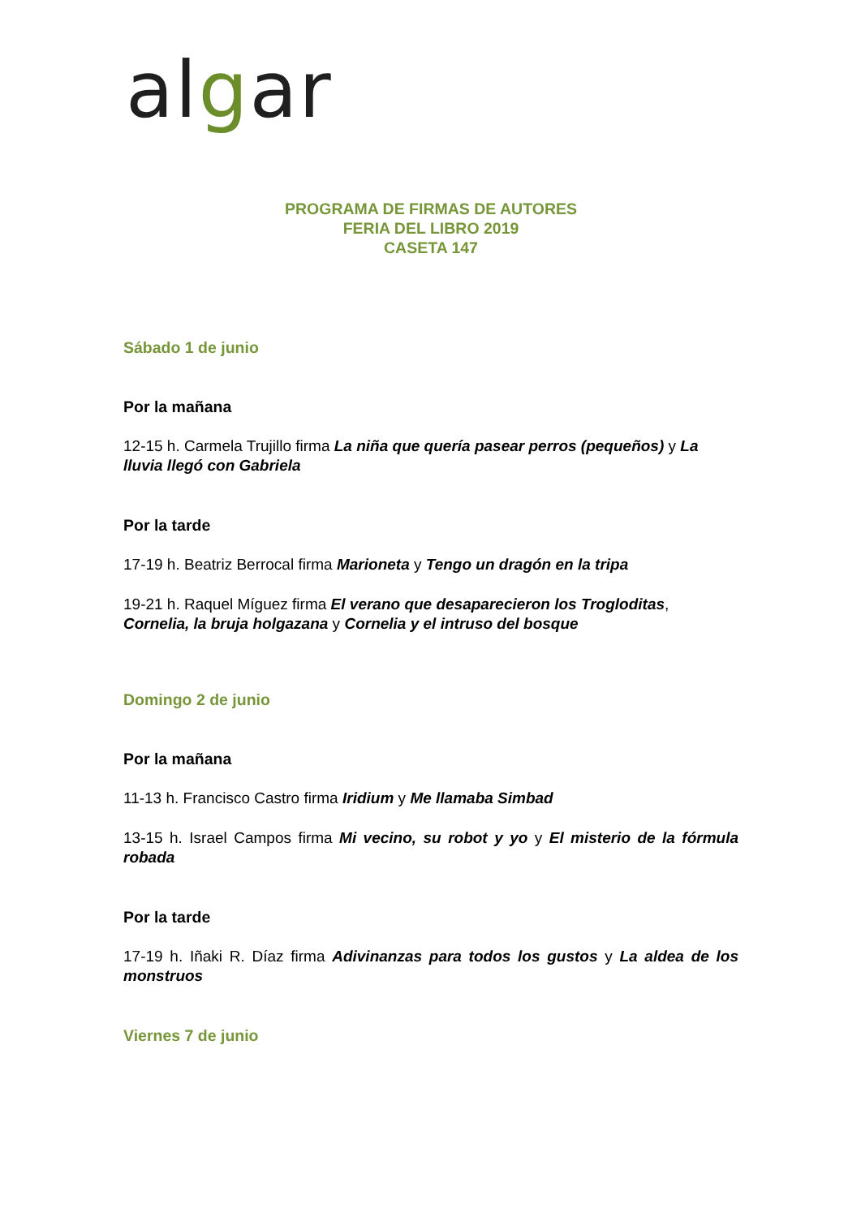algar
PROGRAMA DE FIRMAS DE AUTORES
FERIA DEL LIBRO 2019
CASETA 147
Sábado 1 de junio
Por la mañana
12-15 h. Carmela Trujillo firma La niña que quería pasear perros (pequeños) y La lluvia llegó con Gabriela
Por la tarde
17-19 h. Beatriz Berrocal firma Marioneta y Tengo un dragón en la tripa
19-21 h. Raquel Míguez firma El verano que desaparecieron los Trogloditas, Cornelia, la bruja holgazana y Cornelia y el intruso del bosque
Domingo 2 de junio
Por la mañana
11-13 h. Francisco Castro firma Iridium y Me llamaba Simbad
13-15 h. Israel Campos firma Mi vecino, su robot y yo y El misterio de la fórmula robada
Por la tarde
17-19 h. Iñaki R. Díaz firma Adivinanzas para todos los gustos y La aldea de los monstruos
Viernes 7 de junio